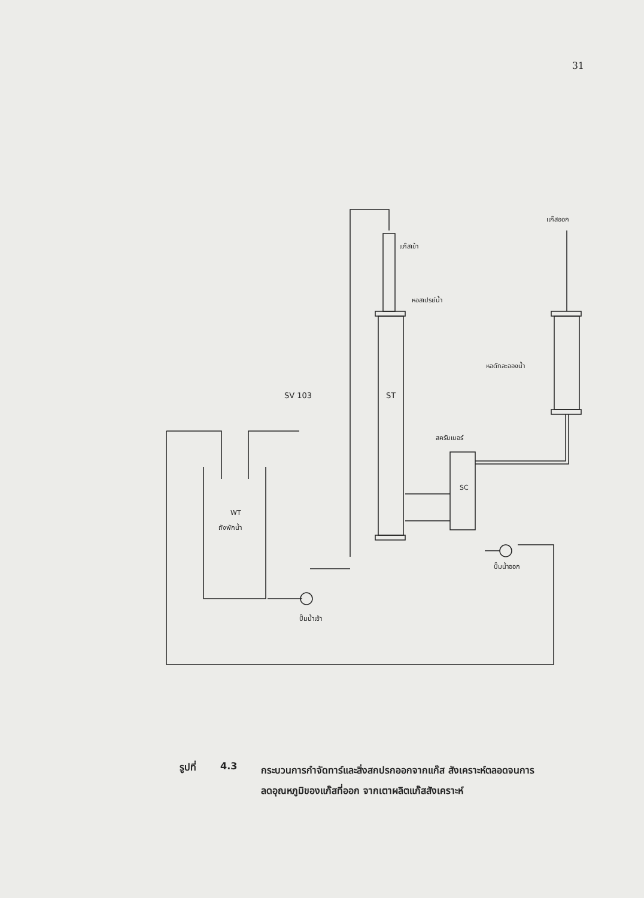31
SV 103
ST
WT
ถังพักน้ำ
ปั๊มน้ำเข้า
ปั๊มน้ำออก
แก๊สเข้า
หอสเปรย์น้ำ
แก๊สออก
หอดักละอองน้ำ
สครับเบอร์
SC
รูปที่ 4.3
กระบวนการกำจัดทาร์และสิ่งสกปรกออกจากแก๊ส สังเคราะห์ตลอดจนการลดอุณหภูมิของแก๊สที่ออก จากเตาผลิตแก๊สสังเคราะห์